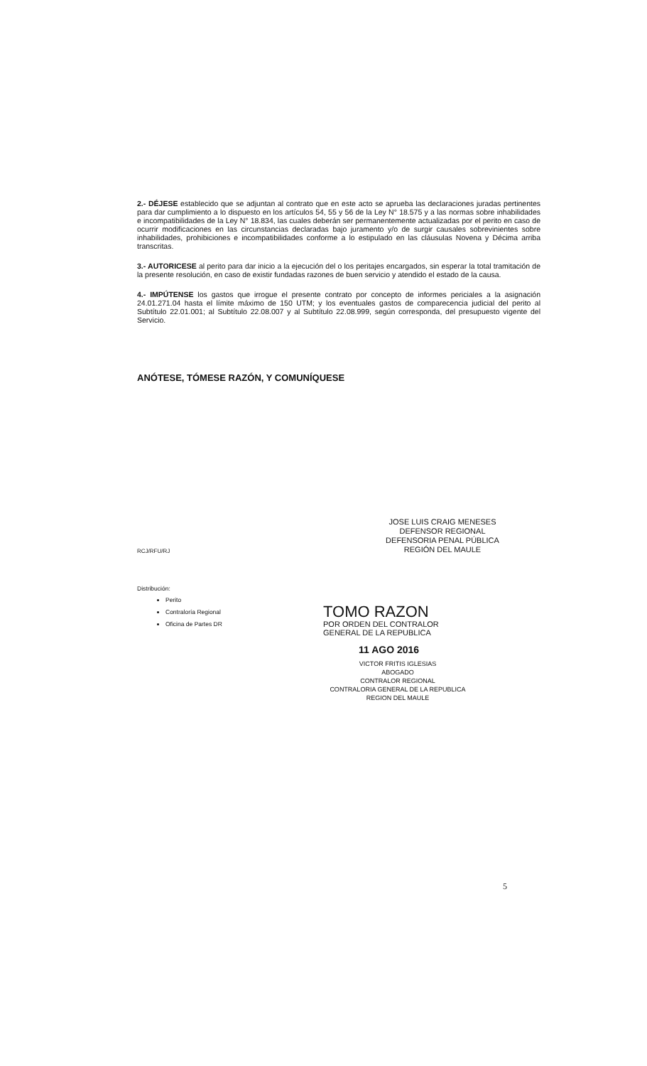2.- DÉJESE establecido que se adjuntan al contrato que en este acto se aprueba las declaraciones juradas pertinentes para dar cumplimiento a lo dispuesto en los artículos 54, 55 y 56 de la Ley N° 18.575 y a las normas sobre inhabilidades e incompatibilidades de la Ley N° 18.834, las cuales deberán ser permanentemente actualizadas por el perito en caso de ocurrir modificaciones en las circunstancias declaradas bajo juramento y/o de surgir causales sobrevinientes sobre inhabilidades, prohibiciones e incompatibilidades conforme a lo estipulado en las cláusulas Novena y Décima arriba transcritas.
3.- AUTORICESE al perito para dar inicio a la ejecución del o los peritajes encargados, sin esperar la total tramitación de la presente resolución, en caso de existir fundadas razones de buen servicio y atendido el estado de la causa.
4.- IMPÚTENSE los gastos que irrogue el presente contrato por concepto de informes periciales a la asignación 24.01.271.04 hasta el límite máximo de 150 UTM; y los eventuales gastos de comparecencia judicial del perito al Subtítulo 22.01.001; al Subtítulo 22.08.007 y al Subtítulo 22.08.999, según corresponda, del presupuesto vigente del Servicio.
ANÓTESE, TÓMESE RAZÓN, Y COMUNÍQUESE
JOSE LUIS CRAIG MENESES
DEFENSOR REGIONAL
DEFENSORIA PENAL PÚBLICA
REGIÓN DEL MAULE
RCJ/RFU/RJ
Distribución:
Perito
Contraloría Regional
Oficina de Partes DR
TOMO RAZON
POR ORDEN DEL CONTRALOR
GENERAL DE LA REPUBLICA
11 AGO 2016
VICTOR FRITIS IGLESIAS
ABOGADO
CONTRALOR REGIONAL
CONTRALORIA GENERAL DE LA REPUBLICA
REGION DEL MAULE
5